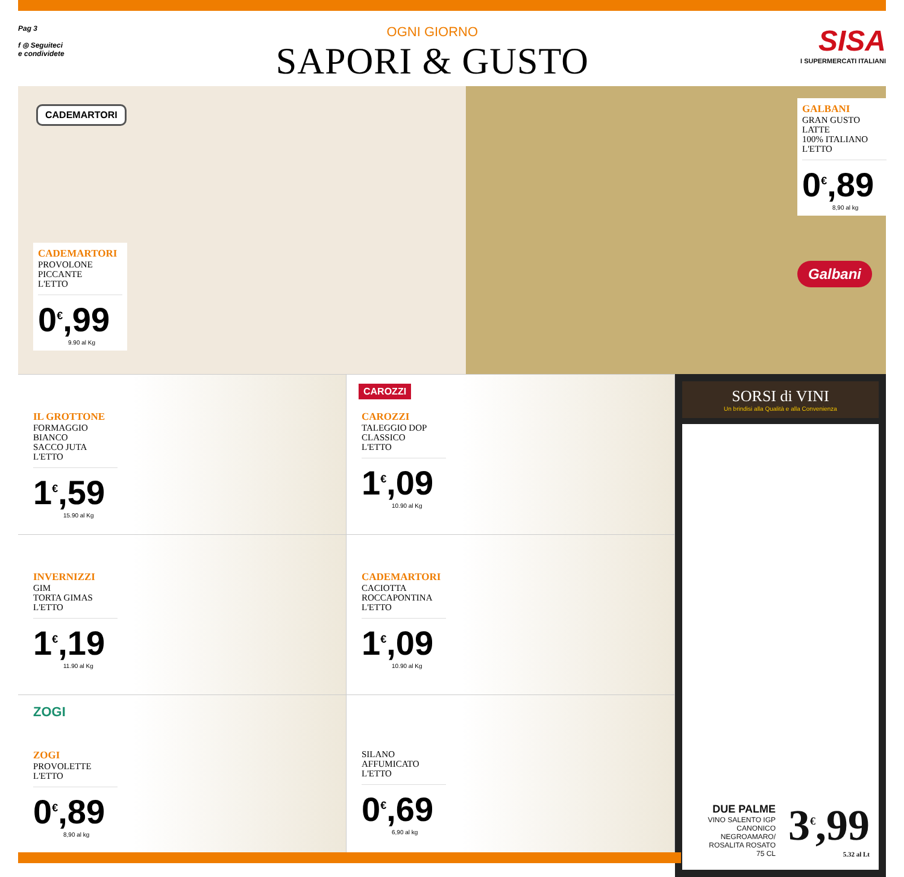Pag 3
f ◎ Seguiteci
e condividete
OGNI GIORNO
SAPORI & GUSTO
SISA
I SUPERMERCATI ITALIANI
CADEMARTORI
CADEMARTORI
PROVOLONE
PICCANTE
L'ETTO
0<sup>€</sup>,99
9.90 al Kg
GALBANI
GRAN GUSTO
LATTE
100% ITALIANO
L'ETTO
0<sup>€</sup>,89
8,90 al kg
Galbani
IL GROTTONE
FORMAGGIO
BIANCO
SACCO JUTA
L'ETTO
1<sup>€</sup>,59
15.90 al Kg
CAROZZI
CAROZZI
TALEGGIO DOP
CLASSICO
L'ETTO
1<sup>€</sup>,09
10.90 al Kg
INVERNIZZI
GIM
TORTA GIMAS
L'ETTO
1<sup>€</sup>,19
11.90 al Kg
CADEMARTORI
CACIOTTA
ROCCAPONTINA
L'ETTO
1<sup>€</sup>,09
10.90 al Kg
ZOGI
ZOGI
PROVOLETTE
L'ETTO
0<sup>€</sup>,89
8,90 al kg
SILANO
AFFUMICATO
L'ETTO
0<sup>€</sup>,69
6,90 al kg
SORSI di VINI
Un brindisi alla Qualità e alla Convenienza
DUE PALME
VINO SALENTO IGP
CANONICO
NEGROAMARO/
ROSALITA ROSATO
75 CL
3<sup>€</sup>,99
5.32 al Lt